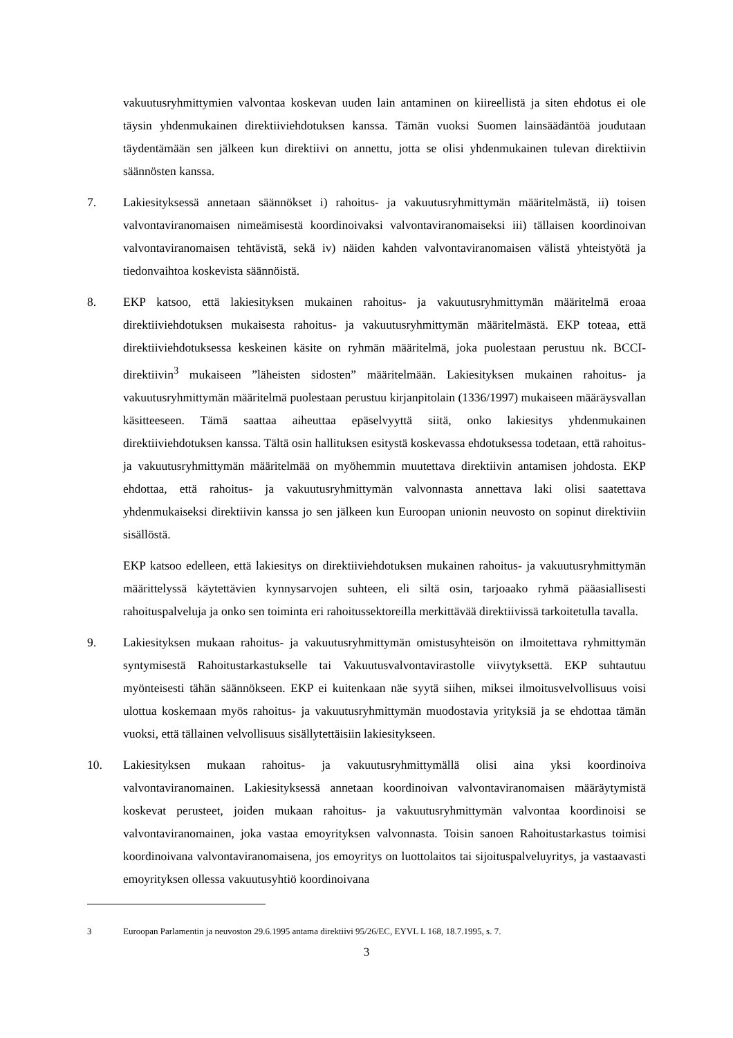vakuutusryhmittymien valvontaa koskevan uuden lain antaminen on kiireellistä ja siten ehdotus ei ole täysin yhdenmukainen direktiiviehdotuksen kanssa. Tämän vuoksi Suomen lainsäädäntöä joudutaan täydentämään sen jälkeen kun direktiivi on annettu, jotta se olisi yhdenmukainen tulevan direktiivin säännösten kanssa.
7. Lakiesityksessä annetaan säännökset i) rahoitus- ja vakuutusryhmittymän määritelmästä, ii) toisen valvontaviranomaisen nimeämisestä koordinoivaksi valvontaviranomaiseksi iii) tällaisen koordinoivan valvontaviranomaisen tehtävistä, sekä iv) näiden kahden valvontaviranomaisen välistä yhteistyötä ja tiedonvaihtoa koskevista säännöistä.
8. EKP katsoo, että lakiesityksen mukainen rahoitus- ja vakuutusryhmittymän määritelmä eroaa direktiiviehdotuksen mukaisesta rahoitus- ja vakuutusryhmittymän määritelmästä. EKP toteaa, että direktiiviehdotuksessa keskeinen käsite on ryhmän määritelmä, joka puolestaan perustuu nk. BCCI-direktiivin<sup>3</sup> mukaiseen ”läheisten sidosten” määritelmään. Lakiesityksen mukainen rahoitus- ja vakuutusryhmittymän määritelmä puolestaan perustuu kirjanpitolain (1336/1997) mukaiseen määräysvallan käsitteeseen. Tämä saattaa aiheuttaa epäselvyyttä siitä, onko lakiesitys yhdenmukainen direktiiviehdotuksen kanssa. Tältä osin hallituksen esitystä koskevassa ehdotuksessa todetaan, että rahoitus- ja vakuutusryhmittymän määritelmää on myöhemmin muutettava direktiivin antamisen johdosta. EKP ehdottaa, että rahoitus- ja vakuutusryhmittymän valvonnasta annettava laki olisi saatettava yhdenmukaiseksi direktiivin kanssa jo sen jälkeen kun Euroopan unionin neuvosto on sopinut direktiviin sisällöstä.
EKP katsoo edelleen, että lakiesitys on direktiiviehdotuksen mukainen rahoitus- ja vakuutusryhmittymän määrittelyssä käytettävien kynnysarvojen suhteen, eli siltä osin, tarjoaako ryhmä pääasiallisesti rahoituspalveluja ja onko sen toiminta eri rahoitussektoreilla merkittävää direktiivissä tarkoitetulla tavalla.
9. Lakiesityksen mukaan rahoitus- ja vakuutusryhmittymän omistusyhteisön on ilmoitettava ryhmittymän syntymisestä Rahoitustarkastukselle tai Vakuutusvalvontavirastolle viivytyksettä. EKP suhtautuu myönteisesti tähän säännökseen. EKP ei kuitenkaan näe syytä siihen, miksei ilmoitusvelvollisuus voisi ulottua koskemaan myös rahoitus- ja vakuutusryhmittymän muodostavia yrityksiä ja se ehdottaa tämän vuoksi, että tällainen velvollisuus sisällytettäisiin lakiesitykseen.
10. Lakiesityksen mukaan rahoitus- ja vakuutusryhmittymällä olisi aina yksi koordinoiva valvontaviranomainen. Lakiesityksessä annetaan koordinoivan valvontaviranomaisen määräytymistä koskevat perusteet, joiden mukaan rahoitus- ja vakuutusryhmittymän valvontaa koordinoisi se valvontaviranomainen, joka vastaa emoyrityksen valvonnasta. Toisin sanoen Rahoitustarkastus toimisi koordinoivana valvontaviranomaisena, jos emoyritys on luottolaitos tai sijoituspalveluyritys, ja vastaavasti emoyrityksen ollessa vakuutusyhtiö koordinoivana
3 Euroopan Parlamentin ja neuvoston 29.6.1995 antama direktiivi 95/26/EC, EYVL L 168, 18.7.1995, s. 7.
3